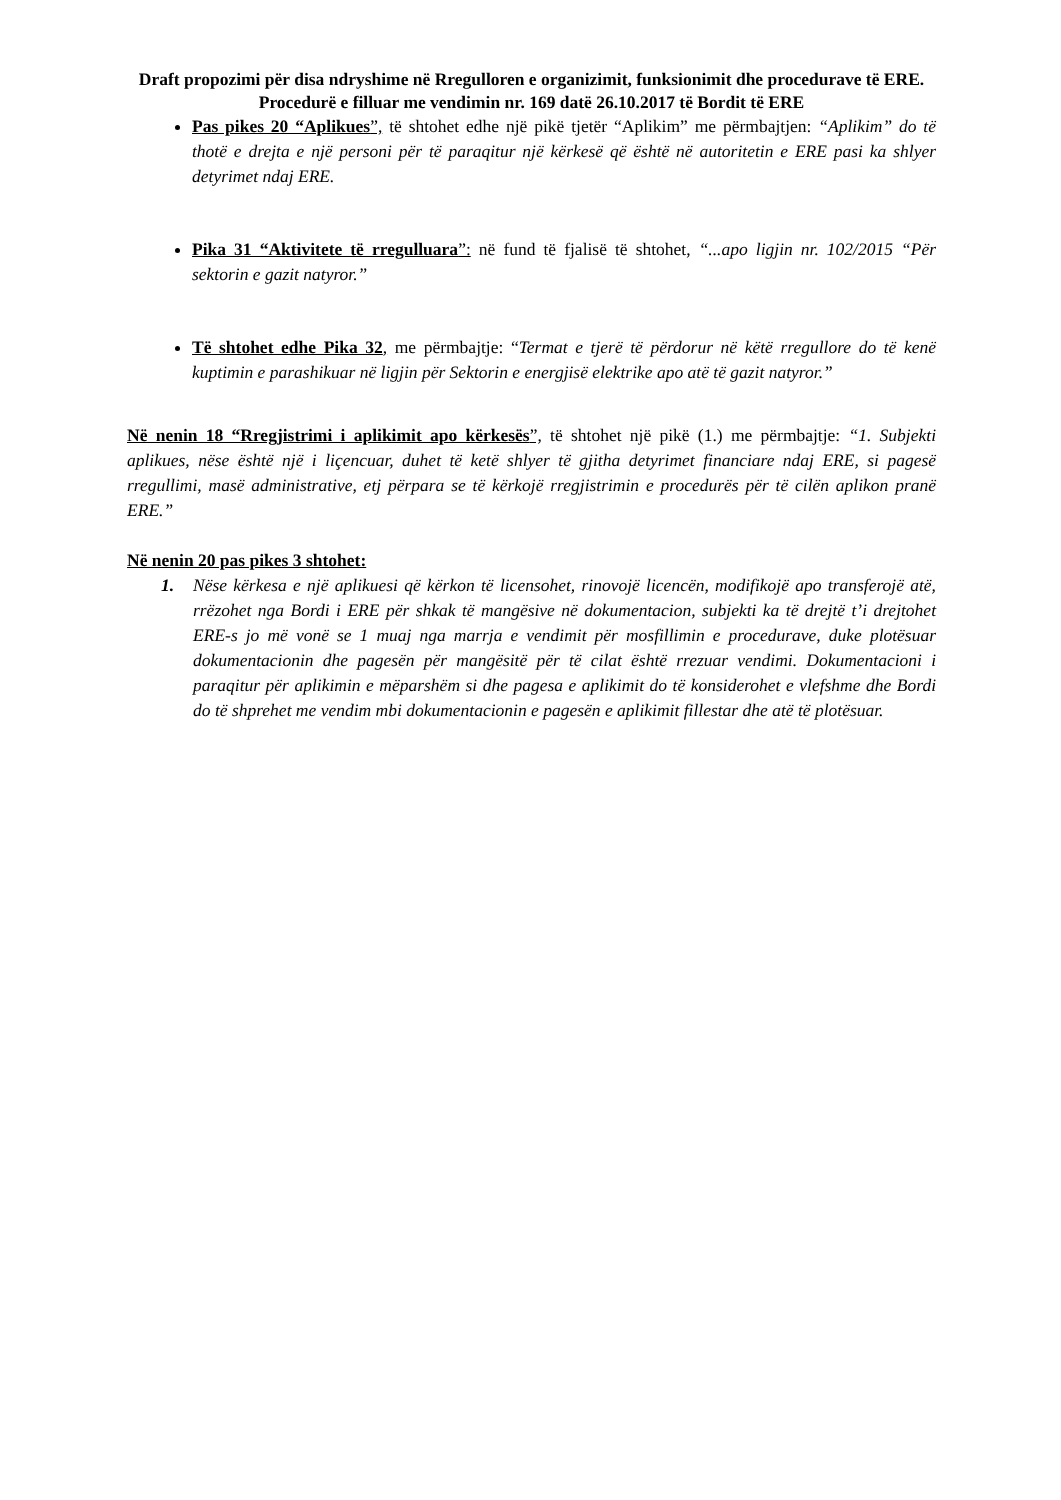Draft propozimi për disa ndryshime në Rregulloren e organizimit, funksionimit dhe procedurave të ERE. Procedurë e filluar me vendimin nr. 169 datë 26.10.2017 të Bordit të ERE
Pas pikes 20 “Aplikues”, të shtohet edhe një pikë tjetër “Aplikim” me përmbajtjen: “Aplikim” do të thotë e drejta e një personi për të paraqitur një kërkesë që është në autoritetin e ERE pasi ka shlyer detyrimet ndaj ERE.
Pika 31 “Aktivitete të rregulluara”: në fund të fjalisë të shtohet, “...apo ligjin nr. 102/2015 “Për sektorin e gazit natyror.”
Të shtohet edhe Pika 32, me përmbajtje: “Termat e tjerë të përdorur në këtë rregullore do të kenë kuptimin e parashikuar në ligjin për Sektorin e energjisë elektrike apo atë të gazit natyror.”
Në nenin 18 “Rregjistrimi i aplikimit apo kërkesës”, të shtohet një pikë (1.) me përmbajtje: “1. Subjekti aplikues, nëse është një i liçencuar, duhet të ketë shlyer të gjitha detyrimet financiare ndaj ERE, si pagesë rregullimi, masë administrative, etj përpara se të kërkojë rregjistrimin e procedurës për të cilën aplikon pranë ERE.”
Në nenin 20 pas pikes 3 shtohet:
1. Nëse kërkesa e një aplikuesi që kërkon të licensohet, rinovojë licencën, modifikojë apo transferojë atë, rrëzohet nga Bordi i ERE për shkak të mangësive në dokumentacion, subjekti ka të drejtë t’i drejtohet ERE-s jo më vonë se 1 muaj nga marrja e vendimit për mosfillimin e procedurave, duke plotësuar dokumentacionin dhe pagesën për mangësitë për të cilat është rrezuar vendimi. Dokumentacioni i paraqitur për aplikimin e mëparshëm si dhe pagesa e aplikimit do të konsiderohet e vlefshme dhe Bordi do të shprehet me vendim mbi dokumentacionin e pagesën e aplikimit fillestar dhe atë të plotësuar.